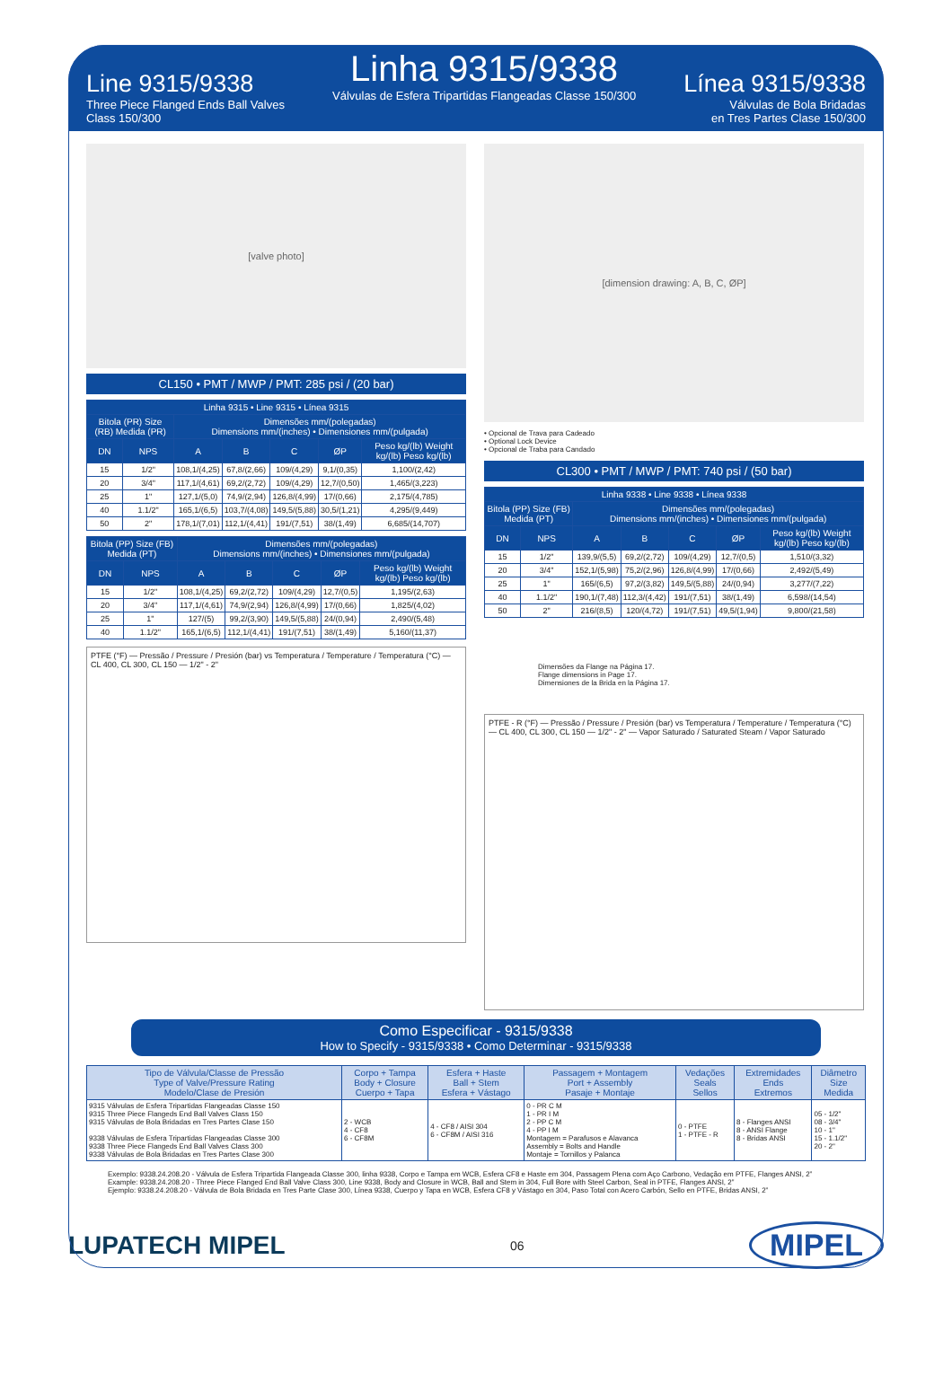Line 9315/9338
Three Piece Flanged Ends Ball Valves
Class 150/300
Linha 9315/9338
Válvulas de Esfera Tripartidas Flangeadas Classe 150/300
Línea 9315/9338
Válvulas de Bola Bridadas
en Tres Partes Clase 150/300
[valve photo]
CL150 • PMT / MWP / PMT: 285 psi / (20 bar)
| Linha 9315 • Line 9315 • Línea 9315 | | | | | | |
| --- | --- | --- | --- | --- | --- | --- |
| Bitola (PR) Size (RB) Medida (PR) | | Dimensões mm/(polegadas) Dimensions mm/(inches) • Dimensiones mm/(pulgada) | | | | |
| DN | NPS | A | B | C | ØP | Peso kg/(lb) Weight kg/(lb) Peso kg/(lb) |
| 15 | 1/2" | 108,1/(4,25) | 67,8/(2,66) | 109/(4,29) | 9,1/(0,35) | 1,100/(2,42) |
| 20 | 3/4" | 117,1/(4,61) | 69,2/(2,72) | 109/(4,29) | 12,7/(0,50) | 1,465/(3,223) |
| 25 | 1" | 127,1/(5,0) | 74,9/(2,94) | 126,8/(4,99) | 17/(0,66) | 2,175/(4,785) |
| 40 | 1.1/2" | 165,1/(6,5) | 103,7/(4,08) | 149,5/(5,88) | 30,5/(1,21) | 4,295/(9,449) |
| 50 | 2" | 178,1/(7,01) | 112,1/(4,41) | 191/(7,51) | 38/(1,49) | 6,685/(14,707) |
| Bitola (PP) Size (FB) Medida (PT) | | Dimensões mm/(polegadas) Dimensions mm/(inches) • Dimensiones mm/(pulgada) | | | | |
| --- | --- | --- | --- | --- | --- | --- |
| DN | NPS | A | B | C | ØP | Peso kg/(lb) Weight kg/(lb) Peso kg/(lb) |
| 15 | 1/2" | 108,1/(4,25) | 69,2/(2,72) | 109/(4,29) | 12,7/(0,5) | 1,195/(2,63) |
| 20 | 3/4" | 117,1/(4,61) | 74,9/(2,94) | 126,8/(4,99) | 17/(0,66) | 1,825/(4,02) |
| 25 | 1" | 127/(5) | 99,2/(3,90) | 149,5/(5,88) | 24/(0,94) | 2,490/(5,48) |
| 40 | 1.1/2" | 165,1/(6,5) | 112,1/(4,41) | 191/(7,51) | 38/(1,49) | 5,160/(11,37) |
PTFE (°F) — Pressão / Pressure / Presión (bar) vs Temperatura / Temperature / Temperatura (°C) — CL 400, CL 300, CL 150 — 1/2" - 2"
[dimension drawing: A, B, C, ØP]
• Opcional de Trava para Cadeado
• Optional Lock Device
• Opcional de Traba para Candado
CL300 • PMT / MWP / PMT: 740 psi / (50 bar)
| Linha 9338 • Line 9338 • Línea 9338 | | | | | | |
| --- | --- | --- | --- | --- | --- | --- |
| Bitola (PP) Size (FB) Medida (PT) | | Dimensões mm/(polegadas) Dimensions mm/(inches) • Dimensiones mm/(pulgada) | | | | |
| DN | NPS | A | B | C | ØP | Peso kg/(lb) Weight kg/(lb) Peso kg/(lb) |
| 15 | 1/2" | 139,9/(5,5) | 69,2/(2,72) | 109/(4,29) | 12,7/(0,5) | 1,510/(3,32) |
| 20 | 3/4" | 152,1/(5,98) | 75,2/(2,96) | 126,8/(4,99) | 17/(0,66) | 2,492/(5,49) |
| 25 | 1" | 165/(6,5) | 97,2/(3,82) | 149,5/(5,88) | 24/(0,94) | 3,277/(7,22) |
| 40 | 1.1/2" | 190,1/(7,48) | 112,3/(4,42) | 191/(7,51) | 38/(1,49) | 6,598/(14,54) |
| 50 | 2" | 216/(8,5) | 120/(4,72) | 191/(7,51) | 49,5/(1,94) | 9,800/(21,58) |
Dimensões da Flange na Página 17.
Flange dimensions in Page 17.
Dimensiones de la Brida en la Página 17.
PTFE - R (°F) — Pressão / Pressure / Presión (bar) vs Temperatura / Temperature / Temperatura (°C) — CL 400, CL 300, CL 150 — 1/2" - 2" — Vapor Saturado / Saturated Steam / Vapor Saturado
Como Especificar - 9315/9338
How to Specify - 9315/9338 • Como Determinar - 9315/9338
| Tipo de Válvula/Classe de Pressão Type of Valve/Pressure Rating Modelo/Clase de Presión | Corpo + Tampa Body + Closure Cuerpo + Tapa | Esfera + Haste Ball + Stem Esfera + Vástago | Passagem + Montagem Port + Assembly Pasaje + Montaje | Vedações Seals Sellos | Extremidades Ends Extremos | Diâmetro Size Medida |
| --- | --- | --- | --- | --- | --- | --- |
| 9315 Válvulas de Esfera Tripartidas Flangeadas Classe 150 9315 Three Piece Flangeds End Ball Valves Class 150 9315 Válvulas de Bola Bridadas en Tres Partes Clase 150 9338 Válvulas de Esfera Tripartidas Flangeadas Classe 300 9338 Three Piece Flangeds End Ball Valves Class 300 9338 Válvulas de Bola Bridadas en Tres Partes Clase 300 | 2 - WCB 4 - CF8 6 - CF8M | 4 - CF8 / AISI 304 6 - CF8M / AISI 316 | 0 - PR C M 1 - PR I M 2 - PP C M 4 - PP I M Montagem = Parafusos e Alavanca Assembly = Bolts and Handle Montaje = Tornillos y Palanca | 0 - PTFE 1 - PTFE - R | 8 - Flanges ANSI 8 - ANSI Flange 8 - Bridas ANSI | 05 - 1/2" 08 - 3/4" 10 - 1" 15 - 1.1/2" 20 - 2" |
Exemplo: 9338.24.208.20 - Válvula de Esfera Tripartida Flangeada Classe 300, linha 9338, Corpo e Tampa em WCB, Esfera CF8 e Haste em 304, Passagem Plena com Aço Carbono, Vedação em PTFE, Flanges ANSI, 2”
Example: 9338.24.208.20 - Three Piece Flanged End Ball Valve Class 300, Line 9338, Body and Closure in WCB, Ball and Stem in 304, Full Bore with Steel Carbon, Seal in PTFE, Flanges ANSI, 2”
Ejemplo: 9338.24.208.20 - Válvula de Bola Bridada en Tres Parte Clase 300, Línea 9338, Cuerpo y Tapa en WCB, Esfera CF8 y Vástago en 304, Paso Total con Acero Carbón, Sello en PTFE, Bridas ANSI, 2”
LUPATECH MIPEL 06 MIPEL